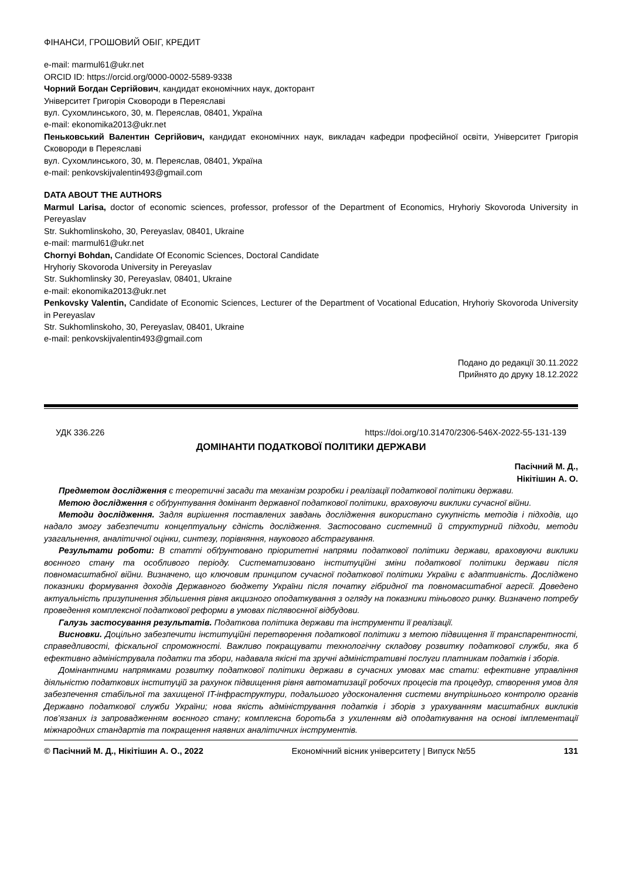ФІНАНСИ, ГРОШОВИЙ ОБІГ, КРЕДИТ
e-mail: marmul61@ukr.net
ORCID ID: https://orcid.org/0000-0002-5589-9338
Чорний Богдан Сергійович, кандидат економічних наук, докторант
Університет Григорія Сковороди в Переяславі
вул. Сухомлинського, 30, м. Переяслав, 08401, Україна
e-mail: ekonomika2013@ukr.net
Пеньковський Валентин Сергійович, кандидат економічних наук, викладач кафедри професійної освіти, Університет Григорія Сковороди в Переяславі
вул. Сухомлинського, 30, м. Переяслав, 08401, Україна
e-mail: penkovskijvalentin493@gmail.com
DATA ABOUT THE AUTHORS
Marmul Larisa, doctor of economic sciences, professor, professor of the Department of Economics, Hryhoriy Skovoroda University in Pereyaslav
Str. Sukhomlinskoho, 30, Pereyaslav, 08401, Ukraine
e-mail: marmul61@ukr.net
Chornyi Bohdan, Candidate Of Economic Sciences, Doctoral Candidate
Hryhoriy Skovoroda University in Pereyaslav
Str. Sukhomlinsky 30, Pereyaslav, 08401, Ukraine
e-mail: ekonomika2013@ukr.net
Penkovsky Valentin, Candidate of Economic Sciences, Lecturer of the Department of Vocational Education, Hryhoriy Skovoroda University in Pereyaslav
Str. Sukhomlinskoho, 30, Pereyaslav, 08401, Ukraine
e-mail: penkovskijvalentin493@gmail.com
Подано до редакції 30.11.2022
Прийнято до друку 18.12.2022
УДК 336.226 https://doi.org/10.31470/2306-546X-2022-55-131-139
ДОМІНАНТИ ПОДАТКОВОЇ ПОЛІТИКИ ДЕРЖАВИ
Пасічний М. Д.,
Нікітішин А. О.
Предметом дослідження є теоретичні засади та механізм розробки і реалізації податкової політики держави.
Метою дослідження є обґрунтування домінант державної податкової політики, враховуючи виклики сучасної війни.
Методи дослідження. Задля вирішення поставлених завдань дослідження використано сукупність методів і підходів, що надало змогу забезпечити концептуальну єдність дослідження. Застосовано системний й структурний підходи, методи узагальнення, аналітичної оцінки, синтезу, порівняння, наукового абстрагування.
Результати роботи: В статті обґрунтовано пріоритетні напрями податкової політики держави, враховуючи виклики воєнного стану та особливого періоду. Систематизовано інституційні зміни податкової політики держави після повномасштабної війни. Визначено, що ключовим принципом сучасної податкової політики України є адаптивність. Досліджено показники формування доходів Державного бюджету України після початку гібридної та повномасштабної агресії. Доведено актуальність призупинення збільшення рівня акцизного оподаткування з огляду на показники тіньового ринку. Визначено потребу проведення комплексної податкової реформи в умовах післявоєнної відбудови.
Галузь застосування результатів. Податкова політика держави та інструменти її реалізації.
Висновки. Доцільно забезпечити інституційні перетворення податкової політики з метою підвищення її транспарентності, справедливості, фіскальної спроможності. Важливо покращувати технологічну складову розвитку податкової служби, яка б ефективно адмініструвала податки та збори, надавала якісні та зручні адміністративні послуги платникам податків і зборів.
Домінантними напрямками розвитку податкової політики держави в сучасних умовах має стати: ефективне управління діяльністю податкових інституцій за рахунок підвищення рівня автоматизації робочих процесів та процедур, створення умов для забезпечення стабільної та захищеної IT-інфраструктури, подальшого удосконалення системи внутрішнього контролю органів Державно податкової служби України; нова якість адміністрування податків і зборів з урахуванням масштабних викликів пов’язаних із запровадженням воєнного стану; комплексна боротьба з ухиленням від оподаткування на основі імплементації міжнародних стандартів та покращення наявних аналітичних інструментів.
© Пасічний М. Д., Нікітішин А. О., 2022 Економічний вісник університету | Випуск №55 131